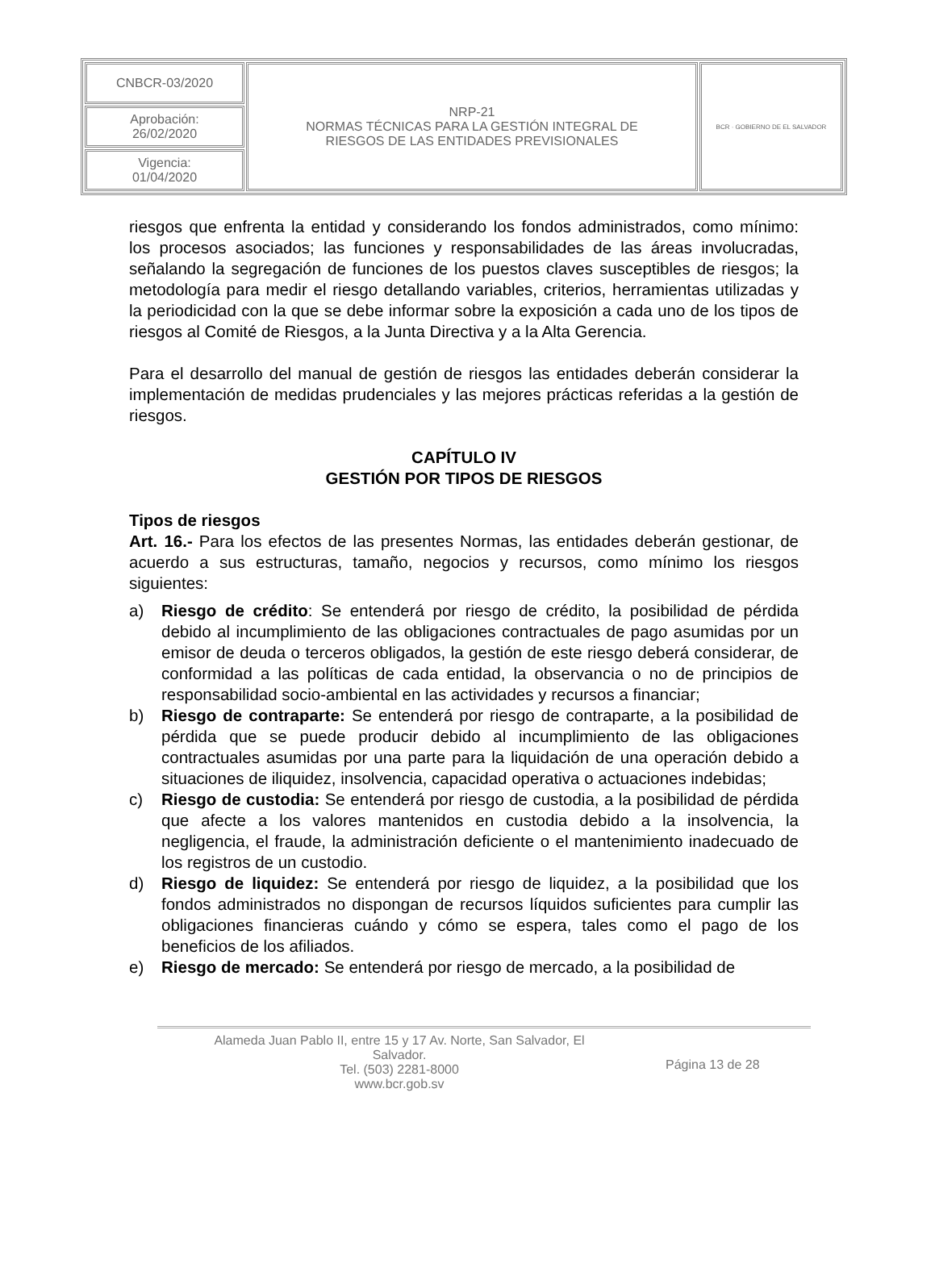| CNBCR-03/2020 | NRP-21 NORMAS TÉCNICAS PARA LA GESTIÓN INTEGRAL DE RIESGOS DE LAS ENTIDADES PREVISIONALES | BCR · GOBIERNO DE EL SALVADOR |
| Aprobación: 26/02/2020 | | |
| Vigencia: 01/04/2020 | | |
riesgos que enfrenta la entidad y considerando los fondos administrados, como mínimo: los procesos asociados; las funciones y responsabilidades de las áreas involucradas, señalando la segregación de funciones de los puestos claves susceptibles de riesgos; la metodología para medir el riesgo detallando variables, criterios, herramientas utilizadas y la periodicidad con la que se debe informar sobre la exposición a cada uno de los tipos de riesgos al Comité de Riesgos, a la Junta Directiva y a la Alta Gerencia.
Para el desarrollo del manual de gestión de riesgos las entidades deberán considerar la implementación de medidas prudenciales y las mejores prácticas referidas a la gestión de riesgos.
CAPÍTULO IV
GESTIÓN POR TIPOS DE RIESGOS
Tipos de riesgos
Art. 16.- Para los efectos de las presentes Normas, las entidades deberán gestionar, de acuerdo a sus estructuras, tamaño, negocios y recursos, como mínimo los riesgos siguientes:
a) Riesgo de crédito: Se entenderá por riesgo de crédito, la posibilidad de pérdida debido al incumplimiento de las obligaciones contractuales de pago asumidas por un emisor de deuda o terceros obligados, la gestión de este riesgo deberá considerar, de conformidad a las políticas de cada entidad, la observancia o no de principios de responsabilidad socio-ambiental en las actividades y recursos a financiar;
b) Riesgo de contraparte: Se entenderá por riesgo de contraparte, a la posibilidad de pérdida que se puede producir debido al incumplimiento de las obligaciones contractuales asumidas por una parte para la liquidación de una operación debido a situaciones de iliquidez, insolvencia, capacidad operativa o actuaciones indebidas;
c) Riesgo de custodia: Se entenderá por riesgo de custodia, a la posibilidad de pérdida que afecte a los valores mantenidos en custodia debido a la insolvencia, la negligencia, el fraude, la administración deficiente o el mantenimiento inadecuado de los registros de un custodio.
d) Riesgo de liquidez: Se entenderá por riesgo de liquidez, a la posibilidad que los fondos administrados no dispongan de recursos líquidos suficientes para cumplir las obligaciones financieras cuándo y cómo se espera, tales como el pago de los beneficios de los afiliados.
e) Riesgo de mercado: Se entenderá por riesgo de mercado, a la posibilidad de
Alameda Juan Pablo II, entre 15 y 17 Av. Norte, San Salvador, El
Salvador.
Tel. (503) 2281-8000
www.bcr.gob.sv
Página 13 de 28